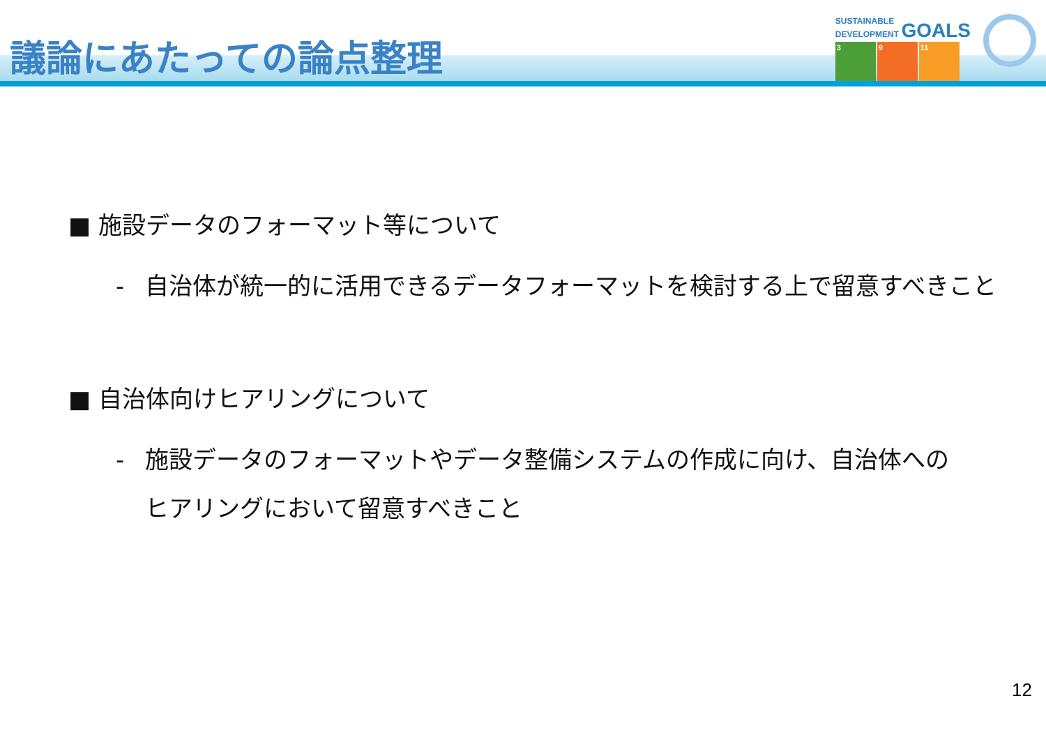議論にあたっての論点整理
SUSTAINABLE
DEVELOPMENT GOALS
3 9 11
■ 施設データのフォーマット等について
- 自治体が統一的に活用できるデータフォーマットを検討する上で留意すべきこと
■ 自治体向けヒアリングについて
- 施設データのフォーマットやデータ整備システムの作成に向け、自治体へのヒアリングにおいて留意すべきこと
12